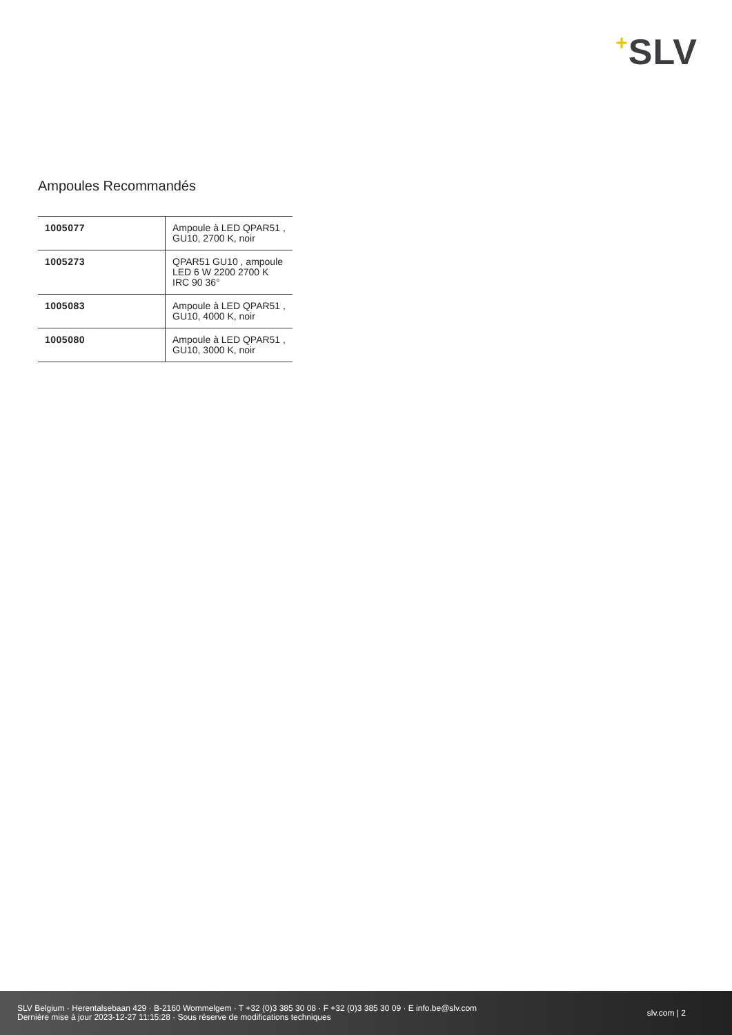+SLV
Ampoules Recommandés
| 1005077 | Ampoule à LED QPAR51 , GU10, 2700 K, noir |
| 1005273 | QPAR51 GU10 , ampoule LED 6 W 2200 2700 K IRC 90 36° |
| 1005083 | Ampoule à LED QPAR51 , GU10, 4000 K, noir |
| 1005080 | Ampoule à LED QPAR51 , GU10, 3000 K, noir |
SLV Belgium · Herentalsebaan 429 · B-2160 Wommelgem · T +32 (0)3 385 30 08 · F +32 (0)3 385 30 09 · E info.be@slv.com
Dernière mise à jour 2023-12-27 11:15:28 · Sous réserve de modifications techniques
slv.com | 2